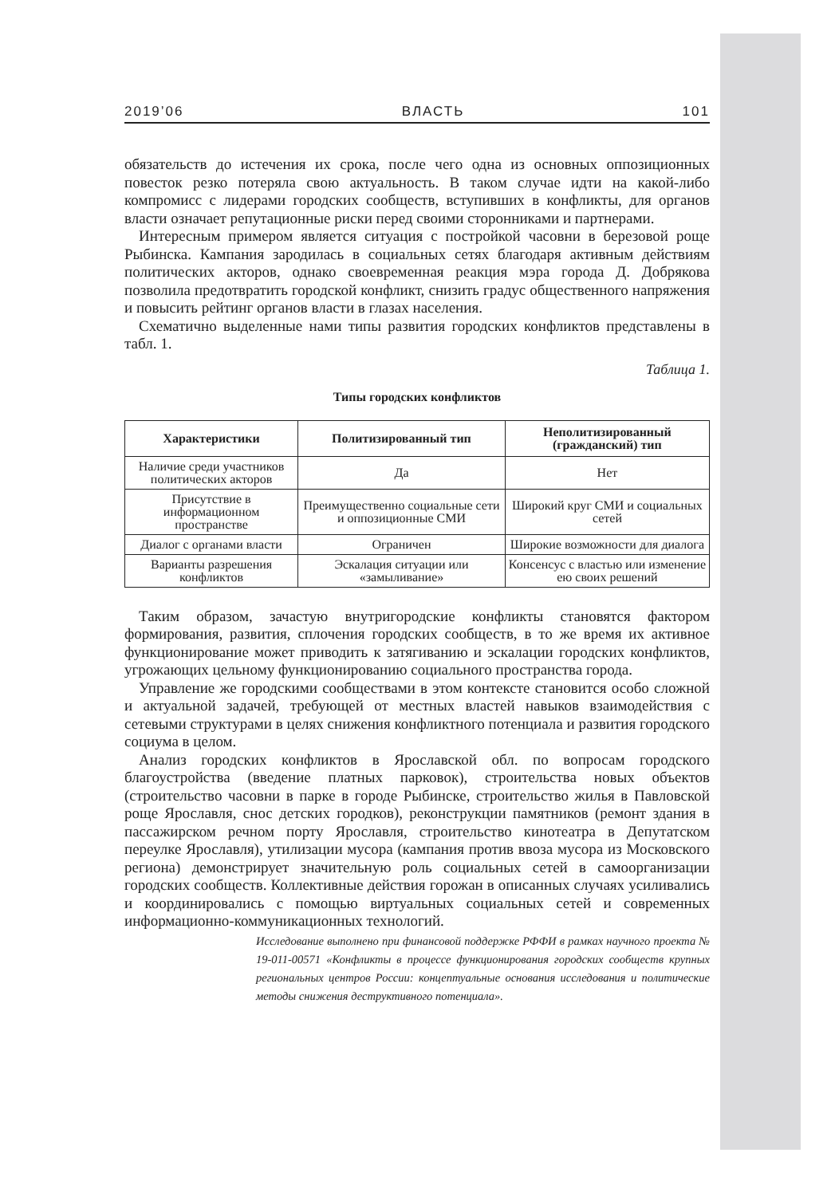2019’06 ВЛАСТЬ 101
обязательств до истечения их срока, после чего одна из основных оппозиционных повесток резко потеряла свою актуальность. В таком случае идти на какой-либо компромисс с лидерами городских сообществ, вступивших в конфликты, для органов власти означает репутационные риски перед своими сторонниками и партнерами.
Интересным примером является ситуация с постройкой часовни в березовой роще Рыбинска. Кампания зародилась в социальных сетях благодаря активным действиям политических акторов, однако своевременная реакция мэра города Д. Добрякова позволила предотвратить городской конфликт, снизить градус общественного напряжения и повысить рейтинг органов власти в глазах населения.
Схематично выделенные нами типы развития городских конфликтов представлены в табл. 1.
Таблица 1.
Типы городских конфликтов
| Характеристики | Политизированный тип | Неполитизированный (гражданский) тип |
| --- | --- | --- |
| Наличие среди участников политических акторов | Да | Нет |
| Присутствие в информационном пространстве | Преимущественно социальные сети и оппозиционные СМИ | Широкий круг СМИ и социальных сетей |
| Диалог с органами власти | Ограничен | Широкие возможности для диалога |
| Варианты разрешения конфликтов | Эскалация ситуации или «замыливание» | Консенсус с властью или изменение ею своих решений |
Таким образом, зачастую внутригородские конфликты становятся фактором формирования, развития, сплочения городских сообществ, в то же время их активное функционирование может приводить к затягиванию и эскалации городских конфликтов, угрожающих цельному функционированию социального пространства города.
Управление же городскими сообществами в этом контексте становится особо сложной и актуальной задачей, требующей от местных властей навыков взаимодействия с сетевыми структурами в целях снижения конфликтного потенциала и развития городского социума в целом.
Анализ городских конфликтов в Ярославской обл. по вопросам городского благоустройства (введение платных парковок), строительства новых объектов (строительство часовни в парке в городе Рыбинске, строительство жилья в Павловской роще Ярославля, снос детских городков), реконструкции памятников (ремонт здания в пассажирском речном порту Ярославля, строительство кинотеатра в Депутатском переулке Ярославля), утилизации мусора (кампания против ввоза мусора из Московского региона) демонстрирует значительную роль социальных сетей в самоорганизации городских сообществ. Коллективные действия горожан в описанных случаях усиливались и координировались с помощью виртуальных социальных сетей и современных информационно-коммуникационных технологий.
Исследование выполнено при финансовой поддержке РФФИ в рамках научного проекта № 19-011-00571 «Конфликты в процессе функционирования городских сообществ крупных региональных центров России: концептуальные основания исследования и политические методы снижения деструктивного потенциала».